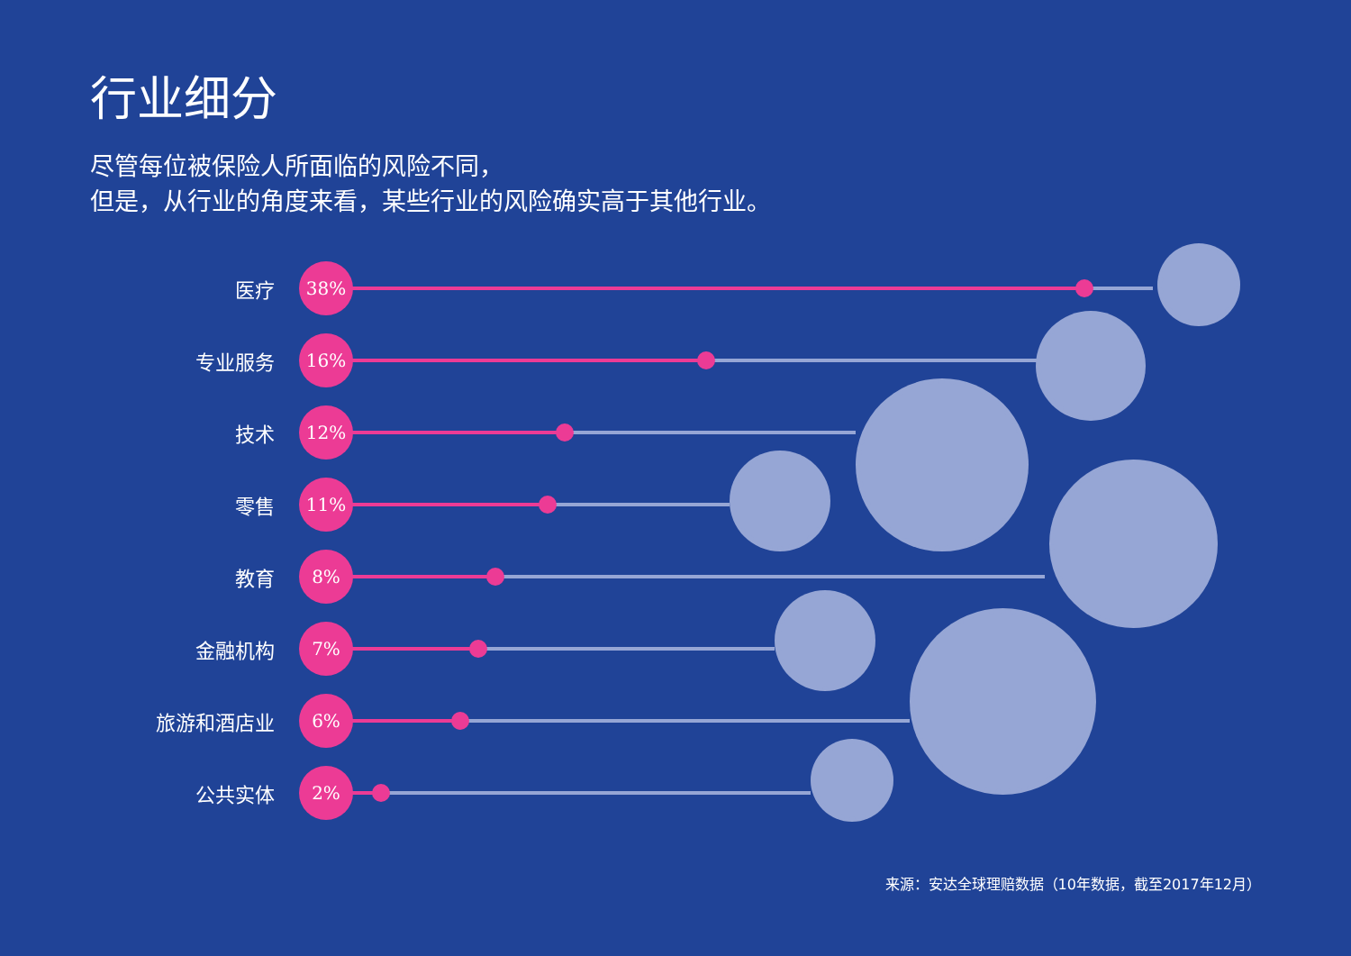行业细分
尽管每位被保险人所面临的风险不同，
但是，从行业的角度来看，某些行业的风险确实高于其他行业。
医疗
38%
专业服务
16%
技术
12%
零售
11%
教育
8%
金融机构
7%
旅游和酒店业
6%
公共实体
2%
来源：安达全球理赔数据（10年数据，截至2017年12月）